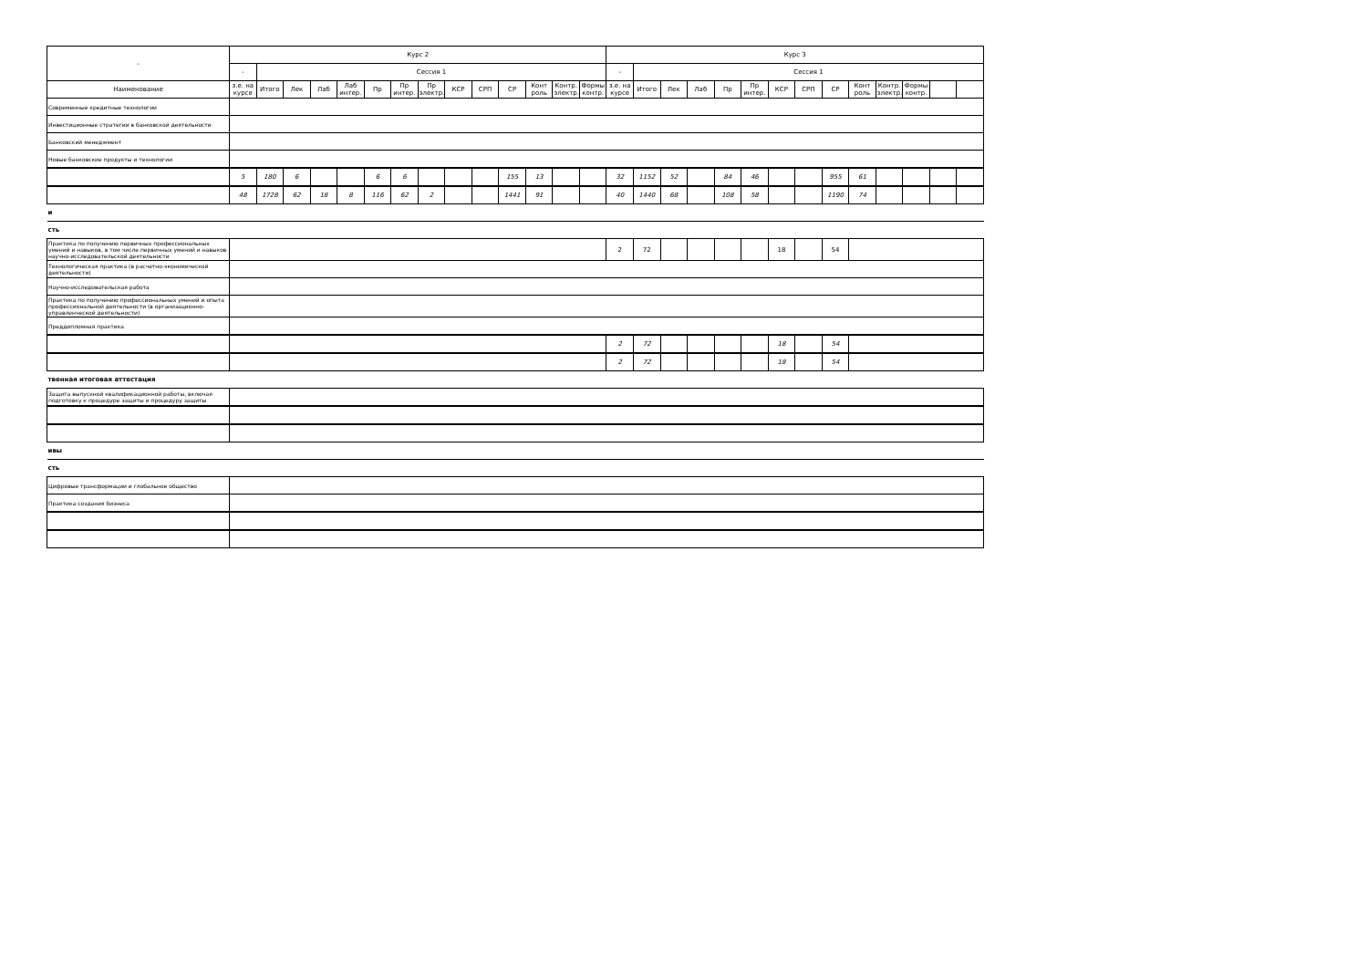| - | Курс 2 | | | | | | | | | | | | | | Курс 3 | | | | | | | | | | | | | |
| --- | --- | --- | --- | --- | --- | --- | --- | --- | --- | --- | --- | --- | --- | --- | --- | --- | --- | --- | --- | --- | --- | --- | --- | --- | --- | --- | --- | --- |
| | - | Сессия 1 | | | | | | | | | | | | | - | Сессия 1 | | | | | | | | | | | | |
| Наименование | з.е. на курсе | Итого | Лек | Лаб | Лаб интер. | Пр | Пр интер. | Пр электр. | КСР | СРП | СР | Конт роль | Контр. электр. | Формы контр. | з.е. на курсе | Итого | Лек | Лаб | Пр | Пр интер. | КСР | СРП | СР | Конт роль | Контр. электр. | Формы контр. | | |
| Современные кредитные технологии | | | | | | | | | | | | | | | | | | | | | | | | | | | | |
| Инвестиционные стратегии в банковской деятельности | | | | | | | | | | | | | | | | | | | | | | | | | | | | |
| Банковский менеджмент | | | | | | | | | | | | | | | | | | | | | | | | | | | | |
| Новые банковские продукты и технологии | | | | | | | | | | | | | | | | | | | | | | | | | | | | |
| | 5 | 180 | 6 | | | 6 | 6 | | | | 155 | 13 | | | 32 | 1152 | 52 | | 84 | 46 | | | 955 | 61 | | | | |
| | 48 | 1728 | 62 | 18 | 8 | 116 | 62 | 2 | | | 1441 | 91 | | | 40 | 1440 | 68 | | 108 | 58 | | | 1190 | 74 | | | | |
| и | | | | | | | | | | | | | | | | | | | | | | | | | | | | |
| сть | | | | | | | | | | | | | | | | | | | | | | | | | | | | |
| Практика по получению первичных профессиональных умений и навыков, в том числе первичных умений и навыков научно-исследовательской деятельности | | | | | | | | | | | | | | | 2 | 72 | | | | | 18 | | 54 | | | | | |
| Технологическая практика (в расчетно-экономической деятельности) | | | | | | | | | | | | | | | | | | | | | | | | | | | | |
| Научно-исследовательская работа | | | | | | | | | | | | | | | | | | | | | | | | | | | | |
| Практика по получению профессиональных умений и опыта профессиональной деятельности (в организационно-управленческой деятельности) | | | | | | | | | | | | | | | | | | | | | | | | | | | | |
| Преддипломная практика | | | | | | | | | | | | | | | | | | | | | | | | | | | | |
| | | | | | | | | | | | | | | | 2 | 72 | | | | | 18 | | 54 | | | | | |
| | | | | | | | | | | | | | | | 2 | 72 | | | | | 18 | | 54 | | | | | |
| твенная итоговая аттестация | | | | | | | | | | | | | | | | | | | | | | | | | | | | |
| Защита выпускной квалификационной работы, включая подготовку к процедуре защиты и процедуру защиты | | | | | | | | | | | | | | | | | | | | | | | | | | | | |
| ивы | | | | | | | | | | | | | | | | | | | | | | | | | | | | |
| сть | | | | | | | | | | | | | | | | | | | | | | | | | | | | |
| Цифровые трансформации и глобальное общество | | | | | | | | | | | | | | | | | | | | | | | | | | | | |
| Практика создания бизнеса | | | | | | | | | | | | | | | | | | | | | | | | | | | | |